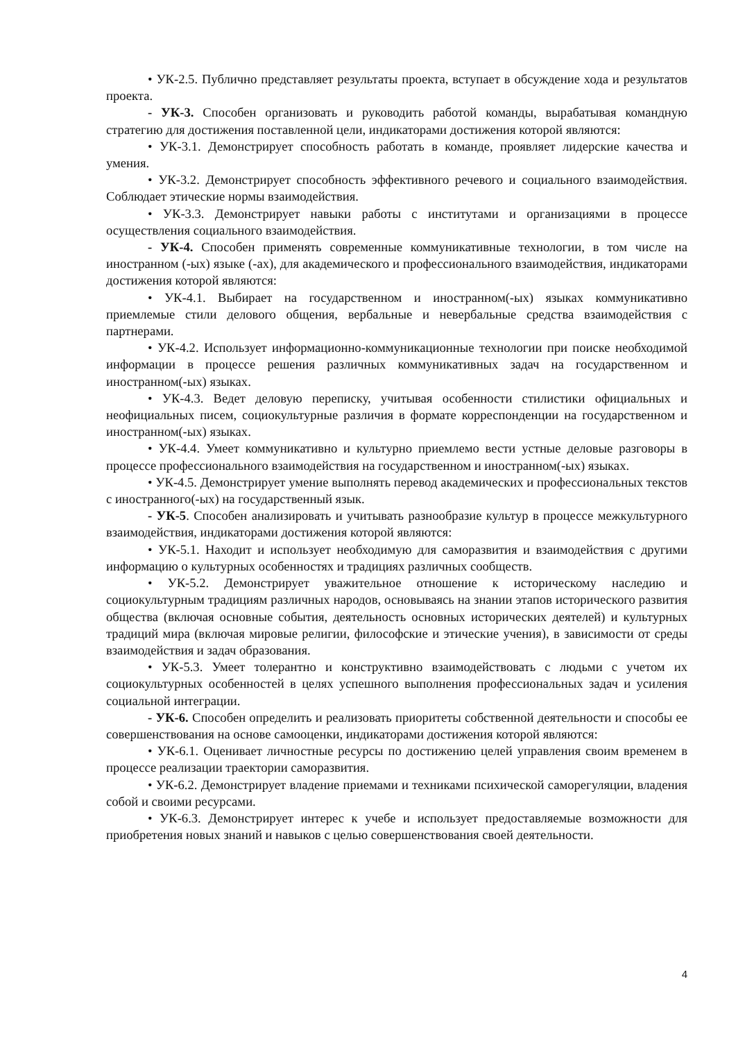• УК-2.5. Публично представляет результаты проекта, вступает в обсуждение хода и результатов проекта.
- УК-3. Способен организовать и руководить работой команды, вырабатывая командную стратегию для достижения поставленной цели, индикаторами достижения которой являются:
• УК-3.1. Демонстрирует способность работать в команде, проявляет лидерские качества и умения.
• УК-3.2. Демонстрирует способность эффективного речевого и социального взаимодействия. Соблюдает этические нормы взаимодействия.
• УК-3.3. Демонстрирует навыки работы с институтами и организациями в процессе осуществления социального взаимодействия.
- УК-4. Способен применять современные коммуникативные технологии, в том числе на иностранном (-ых) языке (-ах), для академического и профессионального взаимодействия, индикаторами достижения которой являются:
• УК-4.1. Выбирает на государственном и иностранном(-ых) языках коммуникативно приемлемые стили делового общения, вербальные и невербальные средства взаимодействия с партнерами.
• УК-4.2. Использует информационно-коммуникационные технологии при поиске необходимой информации в процессе решения различных коммуникативных задач на государственном и иностранном(-ых) языках.
• УК-4.3. Ведет деловую переписку, учитывая особенности стилистики официальных и неофициальных писем, социокультурные различия в формате корреспонденции на государственном и иностранном(-ых) языках.
• УК-4.4. Умеет коммуникативно и культурно приемлемо вести устные деловые разговоры в процессе профессионального взаимодействия на государственном и иностранном(-ых) языках.
• УК-4.5. Демонстрирует умение выполнять перевод академических и профессиональных текстов с иностранного(-ых) на государственный язык.
- УК-5. Способен анализировать и учитывать разнообразие культур в процессе межкультурного взаимодействия, индикаторами достижения которой являются:
• УК-5.1. Находит и использует необходимую для саморазвития и взаимодействия с другими информацию о культурных особенностях и традициях различных сообществ.
• УК-5.2. Демонстрирует уважительное отношение к историческому наследию и социокультурным традициям различных народов, основываясь на знании этапов исторического развития общества (включая основные события, деятельность основных исторических деятелей) и культурных традиций мира (включая мировые религии, философские и этические учения), в зависимости от среды взаимодействия и задач образования.
• УК-5.3. Умеет толерантно и конструктивно взаимодействовать с людьми с учетом их социокультурных особенностей в целях успешного выполнения профессиональных задач и усиления социальной интеграции.
- УК-6. Способен определить и реализовать приоритеты собственной деятельности и способы ее совершенствования на основе самооценки, индикаторами достижения которой являются:
• УК-6.1. Оценивает личностные ресурсы по достижению целей управления своим временем в процессе реализации траектории саморазвития.
• УК-6.2. Демонстрирует владение приемами и техниками психической саморегуляции, владения собой и своими ресурсами.
• УК-6.3. Демонстрирует интерес к учебе и использует предоставляемые возможности для приобретения новых знаний и навыков с целью совершенствования своей деятельности.
4